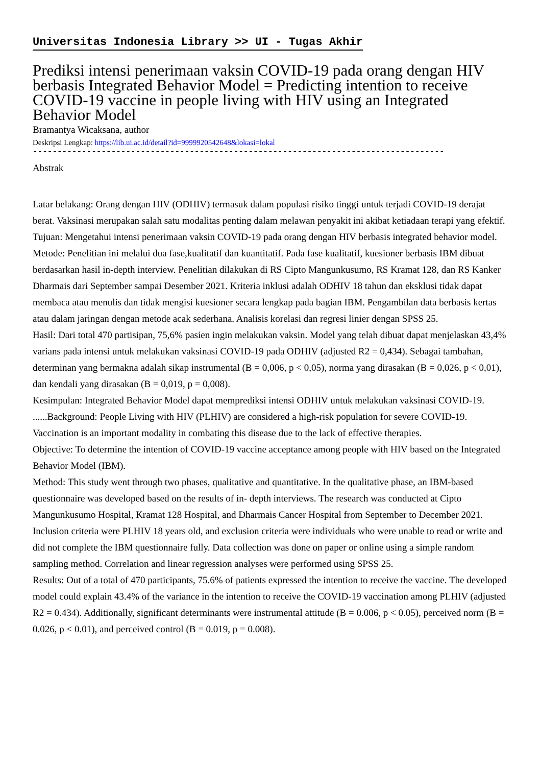Universitas Indonesia Library >> UI - Tugas Akhir
Prediksi intensi penerimaan vaksin COVID-19 pada orang dengan HIV berbasis Integrated Behavior Model = Predicting intention to receive COVID-19 vaccine in people living with HIV using an Integrated Behavior Model
Bramantya Wicaksana, author
Deskripsi Lengkap: https://lib.ui.ac.id/detail?id=9999920542648&lokasi=lokal
------------------------------------------------------------------------------------
Abstrak
Latar belakang: Orang dengan HIV (ODHIV) termasuk dalam populasi risiko tinggi untuk terjadi COVID-19 derajat berat. Vaksinasi merupakan salah satu modalitas penting dalam melawan penyakit ini akibat ketiadaan terapi yang efektif.
Tujuan: Mengetahui intensi penerimaan vaksin COVID-19 pada orang dengan HIV berbasis integrated behavior model.
Metode: Penelitian ini melalui dua fase,kualitatif dan kuantitatif. Pada fase kualitatif, kuesioner berbasis IBM dibuat berdasarkan hasil in-depth interview. Penelitian dilakukan di RS Cipto Mangunkusumo, RS Kramat 128, dan RS Kanker Dharmais dari September sampai Desember 2021. Kriteria inklusi adalah ODHIV 18 tahun dan eksklusi tidak dapat membaca atau menulis dan tidak mengisi kuesioner secara lengkap pada bagian IBM. Pengambilan data berbasis kertas atau dalam jaringan dengan metode acak sederhana. Analisis korelasi dan regresi linier dengan SPSS 25.
Hasil: Dari total 470 partisipan, 75,6% pasien ingin melakukan vaksin. Model yang telah dibuat dapat menjelaskan 43,4% varians pada intensi untuk melakukan vaksinasi COVID-19 pada ODHIV (adjusted R2 = 0,434). Sebagai tambahan, determinan yang bermakna adalah sikap instrumental (B = 0,006, p < 0,05), norma yang dirasakan (B = 0,026, p < 0,01), dan kendali yang dirasakan (B = 0,019, p = 0,008).
Kesimpulan: Integrated Behavior Model dapat memprediksi intensi ODHIV untuk melakukan vaksinasi COVID-19.
......Background: People Living with HIV (PLHIV) are considered a high-risk population for severe COVID-19. Vaccination is an important modality in combating this disease due to the lack of effective therapies.
Objective: To determine the intention of COVID-19 vaccine acceptance among people with HIV based on the Integrated Behavior Model (IBM).
Method: This study went through two phases, qualitative and quantitative. In the qualitative phase, an IBM-based questionnaire was developed based on the results of in- depth interviews. The research was conducted at Cipto Mangunkusumo Hospital, Kramat 128 Hospital, and Dharmais Cancer Hospital from September to December 2021. Inclusion criteria were PLHIV 18 years old, and exclusion criteria were individuals who were unable to read or write and did not complete the IBM questionnaire fully. Data collection was done on paper or online using a simple random sampling method. Correlation and linear regression analyses were performed using SPSS 25.
Results: Out of a total of 470 participants, 75.6% of patients expressed the intention to receive the vaccine. The developed model could explain 43.4% of the variance in the intention to receive the COVID-19 vaccination among PLHIV (adjusted R2 = 0.434). Additionally, significant determinants were instrumental attitude (B = 0.006, p < 0.05), perceived norm (B = 0.026, p < 0.01), and perceived control (B = 0.019, p = 0.008).